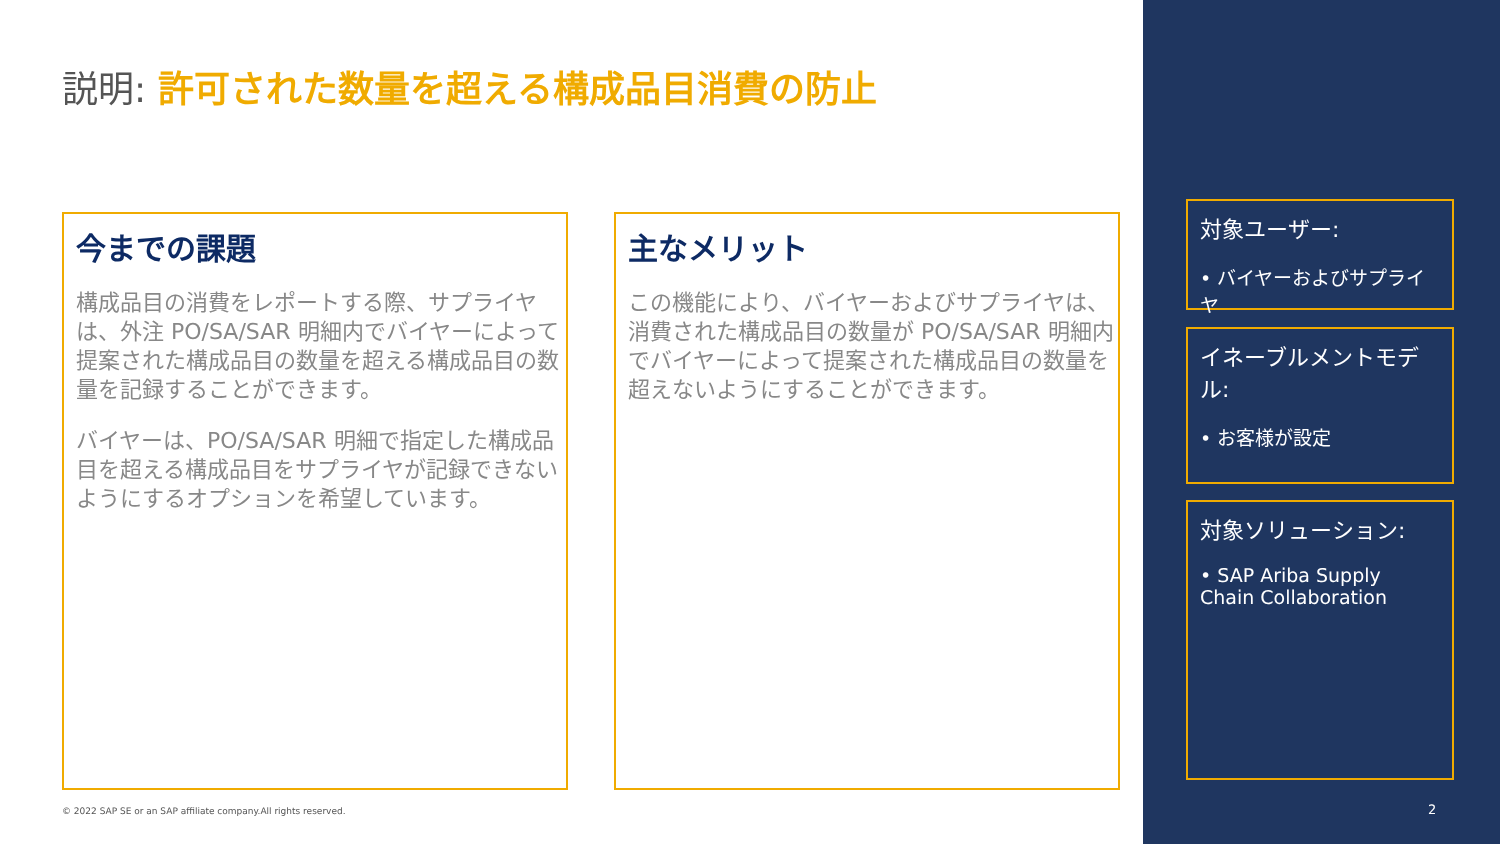説明: 許可された数量を超える構成品目消費の防止
今までの課題
構成品目の消費をレポートする際、サプライヤは、外注 PO/SA/SAR 明細内でバイヤーによって提案された構成品目の数量を超える構成品目の数量を記録することができます。
バイヤーは、PO/SA/SAR 明細で指定した構成品目を超える構成品目をサプライヤが記録できないようにするオプションを希望しています。
主なメリット
この機能により、バイヤーおよびサプライヤは、消費された構成品目の数量が PO/SA/SAR 明細内でバイヤーによって提案された構成品目の数量を超えないようにすることができます。
対象ユーザー:
• バイヤーおよびサプライヤ
イネーブルメントモデル:
• お客様が設定
対象ソリューション:
• SAP Ariba Supply Chain Collaboration
© 2022 SAP SE or an SAP affiliate company.All rights reserved.
2